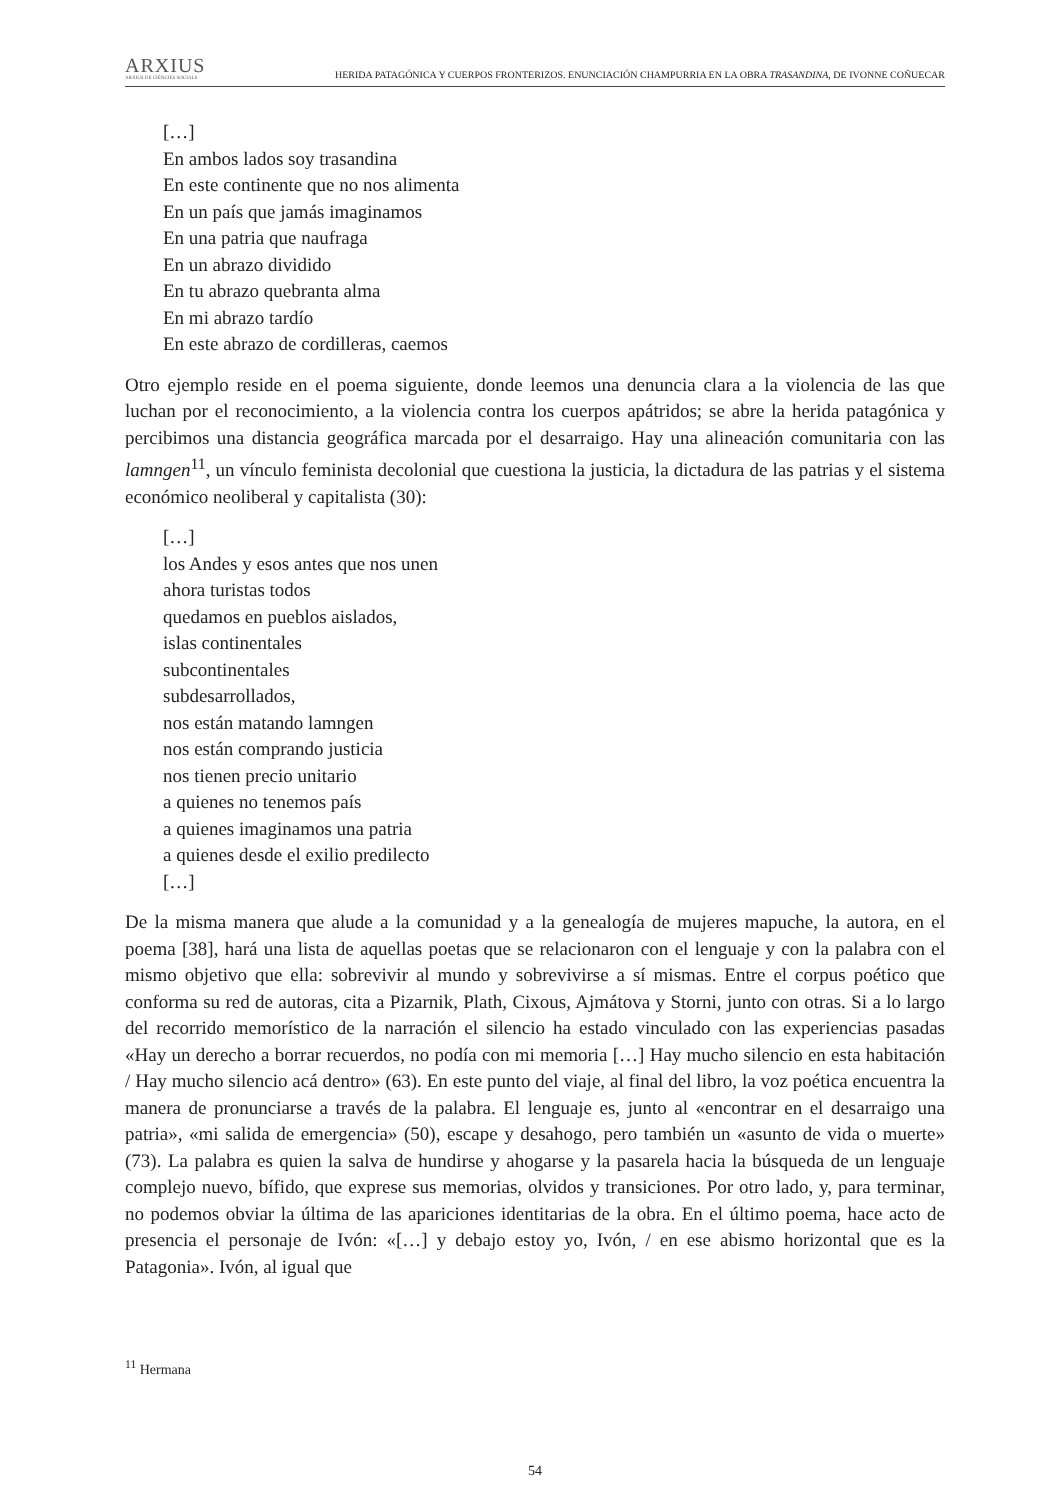ARXIUS
ARXIUS DE CIÈNCIES SOCIALS
HERIDA PATAGÓNICA Y CUERPOS FRONTERIZOS. ENUNCIACIÓN CHAMPURRIA EN LA OBRA TRASANDINA, DE IVONNE COÑUECAR
[…]
En ambos lados soy trasandina
En este continente que no nos alimenta
En un país que jamás imaginamos
En una patria que naufraga
En un abrazo dividido
En tu abrazo quebranta alma
En mi abrazo tardío
En este abrazo de cordilleras, caemos
Otro ejemplo reside en el poema siguiente, donde leemos una denuncia clara a la violencia de las que luchan por el reconocimiento, a la violencia contra los cuerpos apátridos; se abre la herida patagónica y percibimos una distancia geográfica marcada por el desarraigo. Hay una alineación comunitaria con las lamngen<sup>11</sup>, un vínculo feminista decolonial que cuestiona la justicia, la dictadura de las patrias y el sistema económico neoliberal y capitalista (30):
[…]
los Andes y esos antes que nos unen
ahora turistas todos
quedamos en pueblos aislados,
islas continentales
subcontinentales
subdesarrollados,
nos están matando lamngen
nos están comprando justicia
nos tienen precio unitario
a quienes no tenemos país
a quienes imaginamos una patria
a quienes desde el exilio predilecto
[…]
De la misma manera que alude a la comunidad y a la genealogía de mujeres mapuche, la autora, en el poema [38], hará una lista de aquellas poetas que se relacionaron con el lenguaje y con la palabra con el mismo objetivo que ella: sobrevivir al mundo y sobrevivirse a sí mismas. Entre el corpus poético que conforma su red de autoras, cita a Pizarnik, Plath, Cixous, Ajmátova y Storni, junto con otras. Si a lo largo del recorrido memorístico de la narración el silencio ha estado vinculado con las experiencias pasadas «Hay un derecho a borrar recuerdos, no podía con mi memoria […] Hay mucho silencio en esta habitación / Hay mucho silencio acá dentro» (63). En este punto del viaje, al final del libro, la voz poética encuentra la manera de pronunciarse a través de la palabra. El lenguaje es, junto al «encontrar en el desarraigo una patria», «mi salida de emergencia» (50), escape y desahogo, pero también un «asunto de vida o muerte» (73). La palabra es quien la salva de hundirse y ahogarse y la pasarela hacia la búsqueda de un lenguaje complejo nuevo, bífido, que exprese sus memorias, olvidos y transiciones. Por otro lado, y, para terminar, no podemos obviar la última de las apariciones identitarias de la obra. En el último poema, hace acto de presencia el personaje de Ivón: «[…] y debajo estoy yo, Ivón, / en ese abismo horizontal que es la Patagonia». Ivón, al igual que
<sup>11</sup> Hermana
54